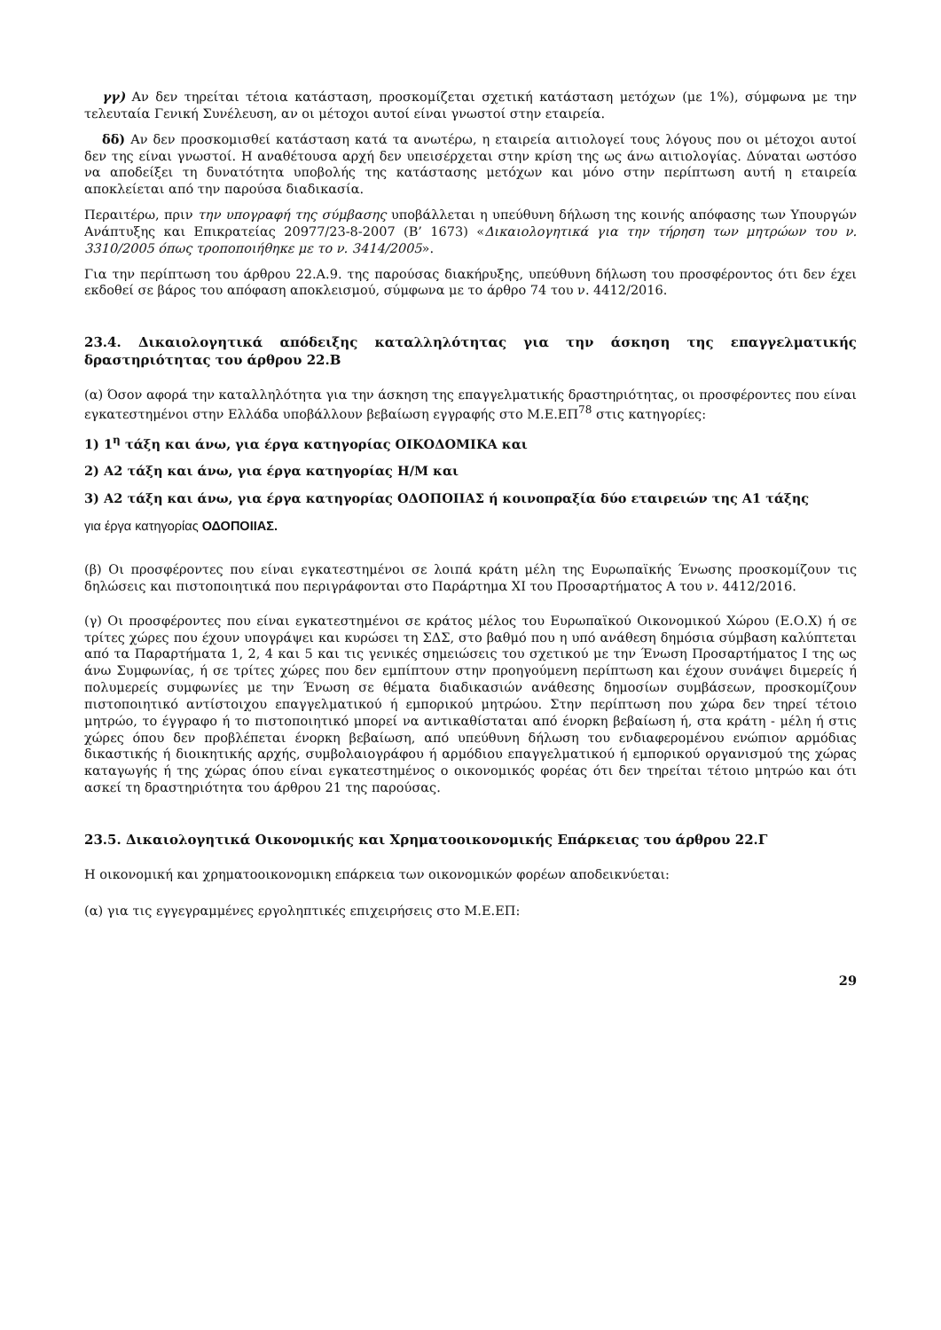γγ) Αν δεν τηρείται τέτοια κατάσταση, προσκομίζεται σχετική κατάσταση μετόχων (με 1%), σύμφωνα με την τελευταία Γενική Συνέλευση, αν οι μέτοχοι αυτοί είναι γνωστοί στην εταιρεία.
δδ) Αν δεν προσκομισθεί κατάσταση κατά τα ανωτέρω, η εταιρεία αιτιολογεί τους λόγους που οι μέτοχοι αυτοί δεν της είναι γνωστοί. Η αναθέτουσα αρχή δεν υπεισέρχεται στην κρίση της ως άνω αιτιολογίας. Δύναται ωστόσο να αποδείξει τη δυνατότητα υποβολής της κατάστασης μετόχων και μόνο στην περίπτωση αυτή η εταιρεία αποκλείεται από την παρούσα διαδικασία.
Περαιτέρω, πριν την υπογραφή της σύμβασης υποβάλλεται η υπεύθυνη δήλωση της κοινής απόφασης των Υπουργών Ανάπτυξης και Επικρατείας 20977/23-8-2007 (Β’ 1673) «Δικαιολογητικά για την τήρηση των μητρώων του ν. 3310/2005 όπως τροποποιήθηκε με το ν. 3414/2005».
Για την περίπτωση του άρθρου 22.Α.9. της παρούσας διακήρυξης, υπεύθυνη δήλωση του προσφέροντος ότι δεν έχει εκδοθεί σε βάρος του απόφαση αποκλεισμού, σύμφωνα με το άρθρο 74 του ν. 4412/2016.
23.4. Δικαιολογητικά απόδειξης καταλληλότητας για την άσκηση της επαγγελματικής δραστηριότητας του άρθρου 22.Β
(α) Όσον αφορά την καταλληλότητα για την άσκηση της επαγγελματικής δραστηριότητας, οι προσφέροντες που είναι εγκατεστημένοι στην Ελλάδα υποβάλλουν βεβαίωση εγγραφής στο Μ.Ε.ΕΠ<sup>78</sup> στις κατηγορίες:
1) 1<sup>η</sup> τάξη και άνω, για έργα κατηγορίας ΟΙΚΟΔΟΜΙΚΑ και
2) Α2 τάξη και άνω, για έργα κατηγορίας Η/Μ και
3) Α2 τάξη και άνω, για έργα κατηγορίας ΟΔΟΠΟΙΙΑΣ ή κοινοπραξία δύο εταιρειών της Α1 τάξης
για έργα κατηγορίας ΟΔΟΠΟΙΙΑΣ.
(β) Οι προσφέροντες που είναι εγκατεστημένοι σε λοιπά κράτη μέλη της Ευρωπαϊκής Ένωσης προσκομίζουν τις δηλώσεις και πιστοποιητικά που περιγράφονται στο Παράρτημα XI του Προσαρτήματος Α του ν. 4412/2016.
(γ) Οι προσφέροντες που είναι εγκατεστημένοι σε κράτος μέλος του Ευρωπαϊκού Οικονομικού Χώρου (Ε.Ο.Χ) ή σε τρίτες χώρες που έχουν υπογράψει και κυρώσει τη ΣΔΣ, στο βαθμό που η υπό ανάθεση δημόσια σύμβαση καλύπτεται από τα Παραρτήματα 1, 2, 4 και 5 και τις γενικές σημειώσεις του σχετικού με την Ένωση Προσαρτήματος Ι της ως άνω Συμφωνίας, ή σε τρίτες χώρες που δεν εμπίπτουν στην προηγούμενη περίπτωση και έχουν συνάψει διμερείς ή πολυμερείς συμφωνίες με την Ένωση σε θέματα διαδικασιών ανάθεσης δημοσίων συμβάσεων, προσκομίζουν πιστοποιητικό αντίστοιχου επαγγελματικού ή εμπορικού μητρώου. Στην περίπτωση που χώρα δεν τηρεί τέτοιο μητρώο, το έγγραφο ή το πιστοποιητικό μπορεί να αντικαθίσταται από ένορκη βεβαίωση ή, στα κράτη - μέλη ή στις χώρες όπου δεν προβλέπεται ένορκη βεβαίωση, από υπεύθυνη δήλωση του ενδιαφερομένου ενώπιον αρμόδιας δικαστικής ή διοικητικής αρχής, συμβολαιογράφου ή αρμόδιου επαγγελματικού ή εμπορικού οργανισμού της χώρας καταγωγής ή της χώρας όπου είναι εγκατεστημένος ο οικονομικός φορέας ότι δεν τηρείται τέτοιο μητρώο και ότι ασκεί τη δραστηριότητα του άρθρου 21 της παρούσας.
23.5. Δικαιολογητικά Οικονομικής και Χρηματοοικονομικής Επάρκειας του άρθρου 22.Γ
Η οικονομική και χρηματοοικονομικη επάρκεια των οικονομικών φορέων αποδεικνύεται:
(α) για τις εγγεγραμμένες εργοληπτικές επιχειρήσεις στο Μ.Ε.ΕΠ:
29